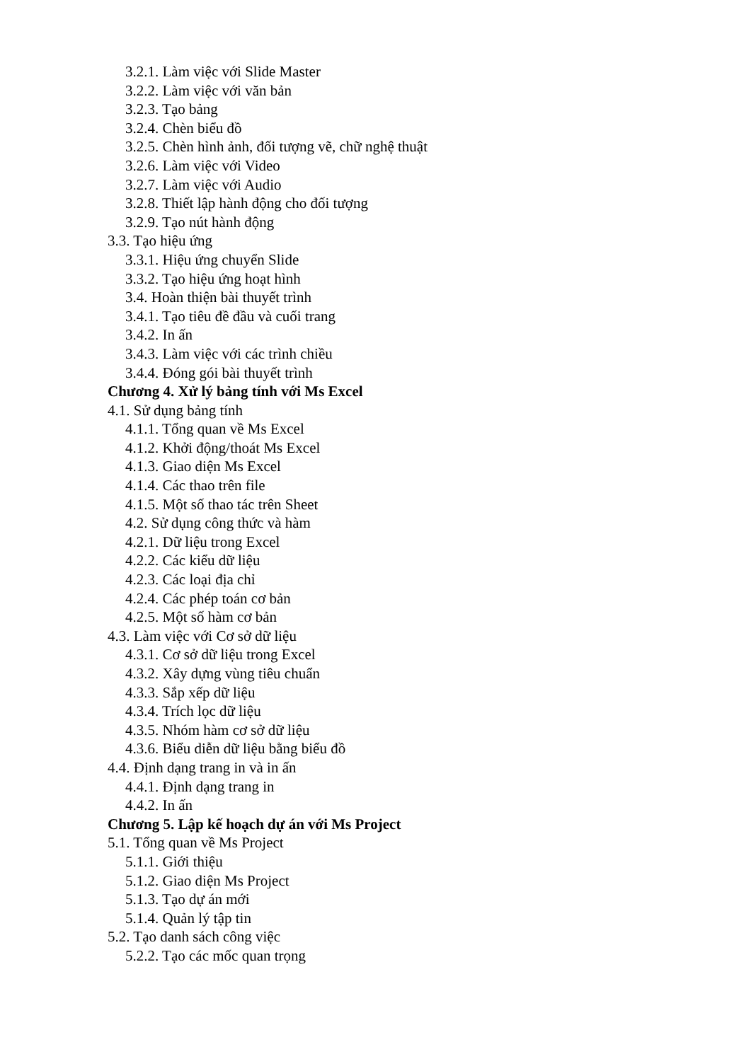3.2.1. Làm việc với Slide Master
3.2.2. Làm việc với văn bản
3.2.3. Tạo bảng
3.2.4. Chèn biểu đồ
3.2.5. Chèn hình ảnh, đối tượng vẽ, chữ nghệ thuật
3.2.6. Làm việc với Video
3.2.7. Làm việc với Audio
3.2.8. Thiết lập hành động cho đối tượng
3.2.9. Tạo nút hành động
3.3. Tạo hiệu ứng
3.3.1. Hiệu ứng chuyển Slide
3.3.2. Tạo hiệu ứng hoạt hình
3.4. Hoàn thiện bài thuyết trình
3.4.1. Tạo tiêu đề đầu và cuối trang
3.4.2. In ấn
3.4.3. Làm việc với các trình chiều
3.4.4. Đóng gói bài thuyết trình
Chương 4. Xử lý bảng tính với Ms Excel
4.1. Sử dụng bảng tính
4.1.1. Tổng quan về Ms Excel
4.1.2. Khởi động/thoát Ms Excel
4.1.3. Giao diện Ms Excel
4.1.4. Các thao trên file
4.1.5. Một số thao tác trên Sheet
4.2. Sử dụng công thức và hàm
4.2.1. Dữ liệu trong Excel
4.2.2. Các kiểu dữ liệu
4.2.3. Các loại địa chỉ
4.2.4. Các phép toán cơ bản
4.2.5. Một số hàm cơ bản
4.3. Làm việc với Cơ sở dữ liệu
4.3.1. Cơ sở dữ liệu trong Excel
4.3.2. Xây dựng vùng tiêu chuẩn
4.3.3. Sắp xếp dữ liệu
4.3.4. Trích lọc dữ liệu
4.3.5. Nhóm hàm cơ sở dữ liệu
4.3.6. Biểu diễn dữ liệu bằng biểu đồ
4.4. Định dạng trang in và in ấn
4.4.1. Định dạng trang in
4.4.2. In ấn
Chương 5. Lập kế hoạch dự án với Ms Project
5.1. Tổng quan về Ms Project
5.1.1. Giới thiệu
5.1.2. Giao diện Ms Project
5.1.3. Tạo dự án mới
5.1.4. Quản lý tập tin
5.2. Tạo danh sách công việc
5.2.2. Tạo các mốc quan trọng